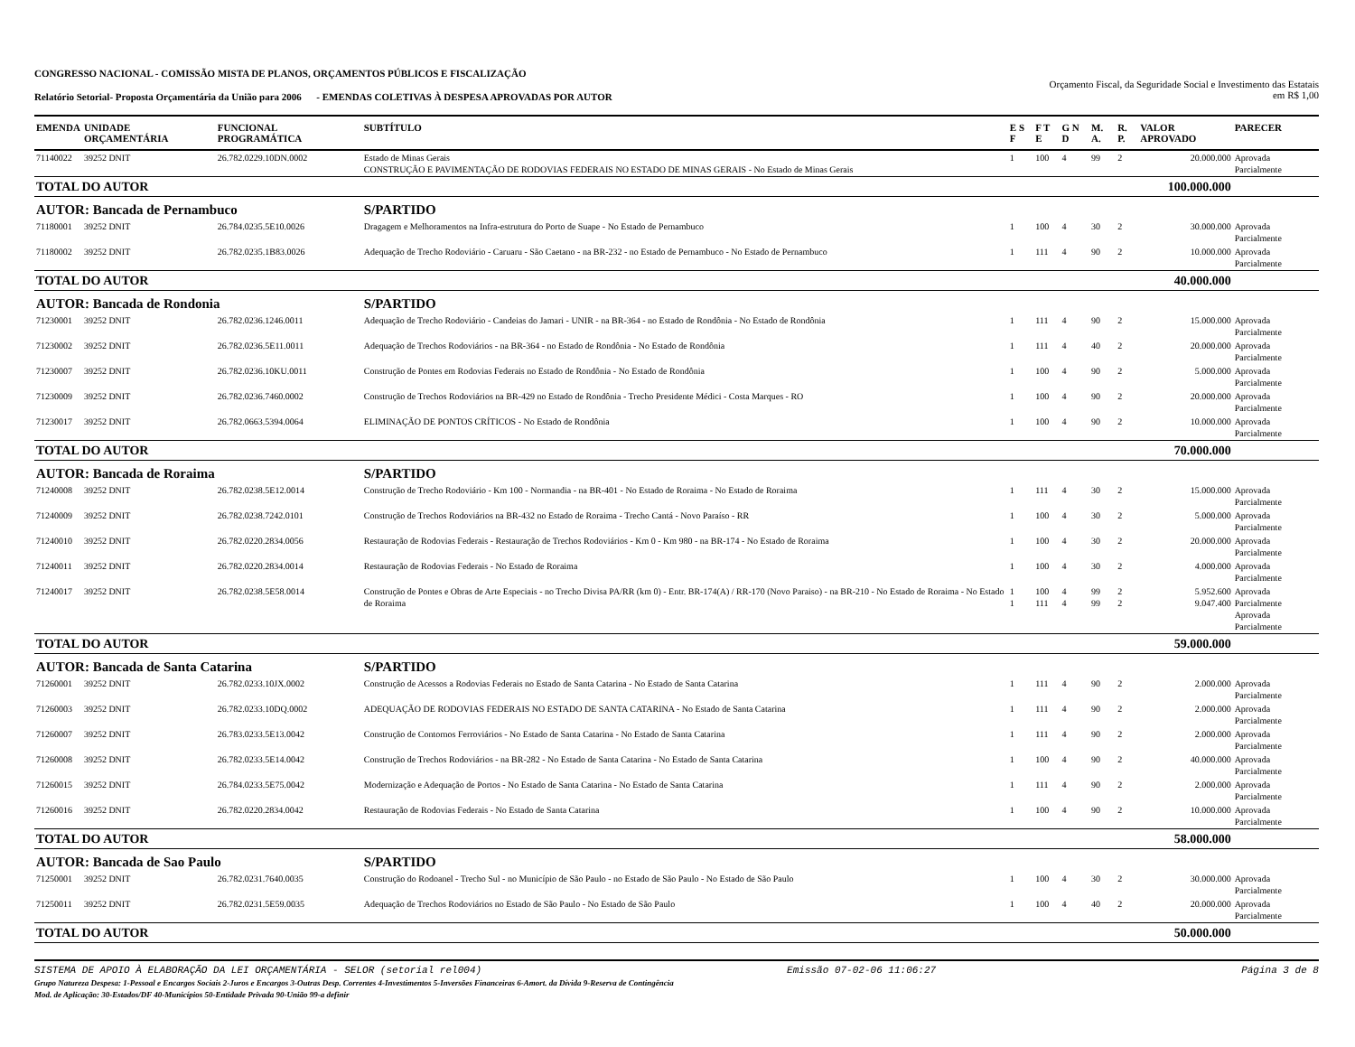CONGRESSO NACIONAL - COMISSÃO MISTA DE PLANOS, ORÇAMENTOS PÚBLICOS E FISCALIZAÇÃO
Relatório Setorial- Proposta Orçamentária da União para 2006 - EMENDAS COLETIVAS À DESPESA APROVADAS POR AUTOR
Orçamento Fiscal, da Seguridade Social e Investimento das Estatais
em R$ 1,00
| EMENDA | UNIDADE ORÇAMENTÁRIA | FUNCIONAL PROGRAMÁTICA | SUBTÍTULO | E S F | F T E | G N D | M. A. | R. P. | VALOR APROVADO | PARECER |
| --- | --- | --- | --- | --- | --- | --- | --- | --- | --- | --- |
| 71140022 | 39252 DNIT | 26.782.0229.10DN.0002 | Estado de Minas Gerais CONSTRUÇÃO E PAVIMENTAÇÃO DE RODOVIAS FEDERAIS NO ESTADO DE MINAS GERAIS - No Estado de Minas Gerais | 1 | 100 | 4 | 99 | 2 | 20.000.000 | Aprovada Parcialmente |
| TOTAL DO AUTOR | | | | | | | | | 100.000.000 | |
| AUTOR: Bancada de Pernambuco | | | S/PARTIDO | | | | | | | |
| 71180001 | 39252 DNIT | 26.784.0235.5E10.0026 | Dragagem e Melhoramentos na Infra-estrutura do Porto de Suape - No Estado de Pernambuco | 1 | 100 | 4 | 30 | 2 | 30.000.000 | Aprovada Parcialmente |
| 71180002 | 39252 DNIT | 26.782.0235.1B83.0026 | Adequação de Trecho Rodoviário - Caruaru - São Caetano - na BR-232 - no Estado de Pernambuco - No Estado de Pernambuco | 1 | 111 | 4 | 90 | 2 | 10.000.000 | Aprovada Parcialmente |
| TOTAL DO AUTOR | | | | | | | | | 40.000.000 | |
| AUTOR: Bancada de Rondonia | | | S/PARTIDO | | | | | | | |
| 71230001 | 39252 DNIT | 26.782.0236.1246.0011 | Adequação de Trecho Rodoviário - Candeias do Jamari - UNIR - na BR-364 - no Estado de Rondônia - No Estado de Rondônia | 1 | 111 | 4 | 90 | 2 | 15.000.000 | Aprovada Parcialmente |
| 71230002 | 39252 DNIT | 26.782.0236.5E11.0011 | Adequação de Trechos Rodoviários - na BR-364 - no Estado de Rondônia - No Estado de Rondônia | 1 | 111 | 4 | 40 | 2 | 20.000.000 | Aprovada Parcialmente |
| 71230007 | 39252 DNIT | 26.782.0236.10KU.0011 | Construção de Pontes em Rodovias Federais no Estado de Rondônia - No Estado de Rondônia | 1 | 100 | 4 | 90 | 2 | 5.000.000 | Aprovada Parcialmente |
| 71230009 | 39252 DNIT | 26.782.0236.7460.0002 | Construção de Trechos Rodoviários na BR-429 no Estado de Rondônia - Trecho Presidente Médici - Costa Marques - RO | 1 | 100 | 4 | 90 | 2 | 20.000.000 | Aprovada Parcialmente |
| 71230017 | 39252 DNIT | 26.782.0663.5394.0064 | ELIMINAÇÃO DE PONTOS CRÍTICOS - No Estado de Rondônia | 1 | 100 | 4 | 90 | 2 | 10.000.000 | Aprovada Parcialmente |
| TOTAL DO AUTOR | | | | | | | | | 70.000.000 | |
| AUTOR: Bancada de Roraima | | | S/PARTIDO | | | | | | | |
| 71240008 | 39252 DNIT | 26.782.0238.5E12.0014 | Construção de Trecho Rodoviário - Km 100 - Normandia - na BR-401 - No Estado de Roraima - No Estado de Roraima | 1 | 111 | 4 | 30 | 2 | 15.000.000 | Aprovada Parcialmente |
| 71240009 | 39252 DNIT | 26.782.0238.7242.0101 | Construção de Trechos Rodoviários na BR-432 no Estado de Roraima - Trecho Cantá - Novo Paraíso - RR | 1 | 100 | 4 | 30 | 2 | 5.000.000 | Aprovada Parcialmente |
| 71240010 | 39252 DNIT | 26.782.0220.2834.0056 | Restauração de Rodovias Federais - Restauração de Trechos Rodoviários - Km 0 - Km 980 - na BR-174 - No Estado de Roraima | 1 | 100 | 4 | 30 | 2 | 20.000.000 | Aprovada Parcialmente |
| 71240011 | 39252 DNIT | 26.782.0220.2834.0014 | Restauração de Rodovias Federais - No Estado de Roraima | 1 | 100 | 4 | 30 | 2 | 4.000.000 | Aprovada Parcialmente |
| 71240017 | 39252 DNIT | 26.782.0238.5E58.0014 | Construção de Pontes e Obras de Arte Especiais - no Trecho Divisa PA/RR (km 0) - Entr. BR-174(A) / RR-170 (Novo Paraiso) - na BR-210 - No Estado de Roraima - No Estado de Roraima | 1 1 | 100 111 | 4 4 | 99 99 | 2 2 | 5.952.600 9.047.400 | Aprovada Parcialmente Aprovada Parcialmente |
| TOTAL DO AUTOR | | | | | | | | | 59.000.000 | |
| AUTOR: Bancada de Santa Catarina | | | S/PARTIDO | | | | | | | |
| 71260001 | 39252 DNIT | 26.782.0233.10JX.0002 | Construção de Acessos a Rodovias Federais no Estado de Santa Catarina - No Estado de Santa Catarina | 1 | 111 | 4 | 90 | 2 | 2.000.000 | Aprovada Parcialmente |
| 71260003 | 39252 DNIT | 26.782.0233.10DQ.0002 | ADEQUAÇÃO DE RODOVIAS FEDERAIS NO ESTADO DE SANTA CATARINA - No Estado de Santa Catarina | 1 | 111 | 4 | 90 | 2 | 2.000.000 | Aprovada Parcialmente |
| 71260007 | 39252 DNIT | 26.783.0233.5E13.0042 | Construção de Contornos Ferroviários - No Estado de Santa Catarina - No Estado de Santa Catarina | 1 | 111 | 4 | 90 | 2 | 2.000.000 | Aprovada Parcialmente |
| 71260008 | 39252 DNIT | 26.782.0233.5E14.0042 | Construção de Trechos Rodoviários - na BR-282 - No Estado de Santa Catarina - No Estado de Santa Catarina | 1 | 100 | 4 | 90 | 2 | 40.000.000 | Aprovada Parcialmente |
| 71260015 | 39252 DNIT | 26.784.0233.5E75.0042 | Modernização e Adequação de Portos - No Estado de Santa Catarina - No Estado de Santa Catarina | 1 | 111 | 4 | 90 | 2 | 2.000.000 | Aprovada Parcialmente |
| 71260016 | 39252 DNIT | 26.782.0220.2834.0042 | Restauração de Rodovias Federais - No Estado de Santa Catarina | 1 | 100 | 4 | 90 | 2 | 10.000.000 | Aprovada Parcialmente |
| TOTAL DO AUTOR | | | | | | | | | 58.000.000 | |
| AUTOR: Bancada de Sao Paulo | | | S/PARTIDO | | | | | | | |
| 71250001 | 39252 DNIT | 26.782.0231.7640.0035 | Construção do Rodoanel - Trecho Sul - no Município de São Paulo - no Estado de São Paulo - No Estado de São Paulo | 1 | 100 | 4 | 30 | 2 | 30.000.000 | Aprovada Parcialmente |
| 71250011 | 39252 DNIT | 26.782.0231.5E59.0035 | Adequação de Trechos Rodoviários no Estado de São Paulo - No Estado de São Paulo | 1 | 100 | 4 | 40 | 2 | 20.000.000 | Aprovada Parcialmente |
| TOTAL DO AUTOR | | | | | | | | | 50.000.000 | |
SISTEMA DE APOIO À ELABORAÇÃO DA LEI ORÇAMENTÁRIA - SELOR (setorial rel004) Emissão 07-02-06 11:06:27 Página 3 de 8
Grupo Natureza Despesa: 1-Pessoal e Encargos Sociais 2-Juros e Encargos 3-Outras Desp. Correntes 4-Investimentos 5-Inversões Financeiras 6-Amort. da Dívida 9-Reserva de Contingência
Mod. de Aplicação: 30-Estados/DF 40-Municípios 50-Entidade Privada 90-União 99-a definir